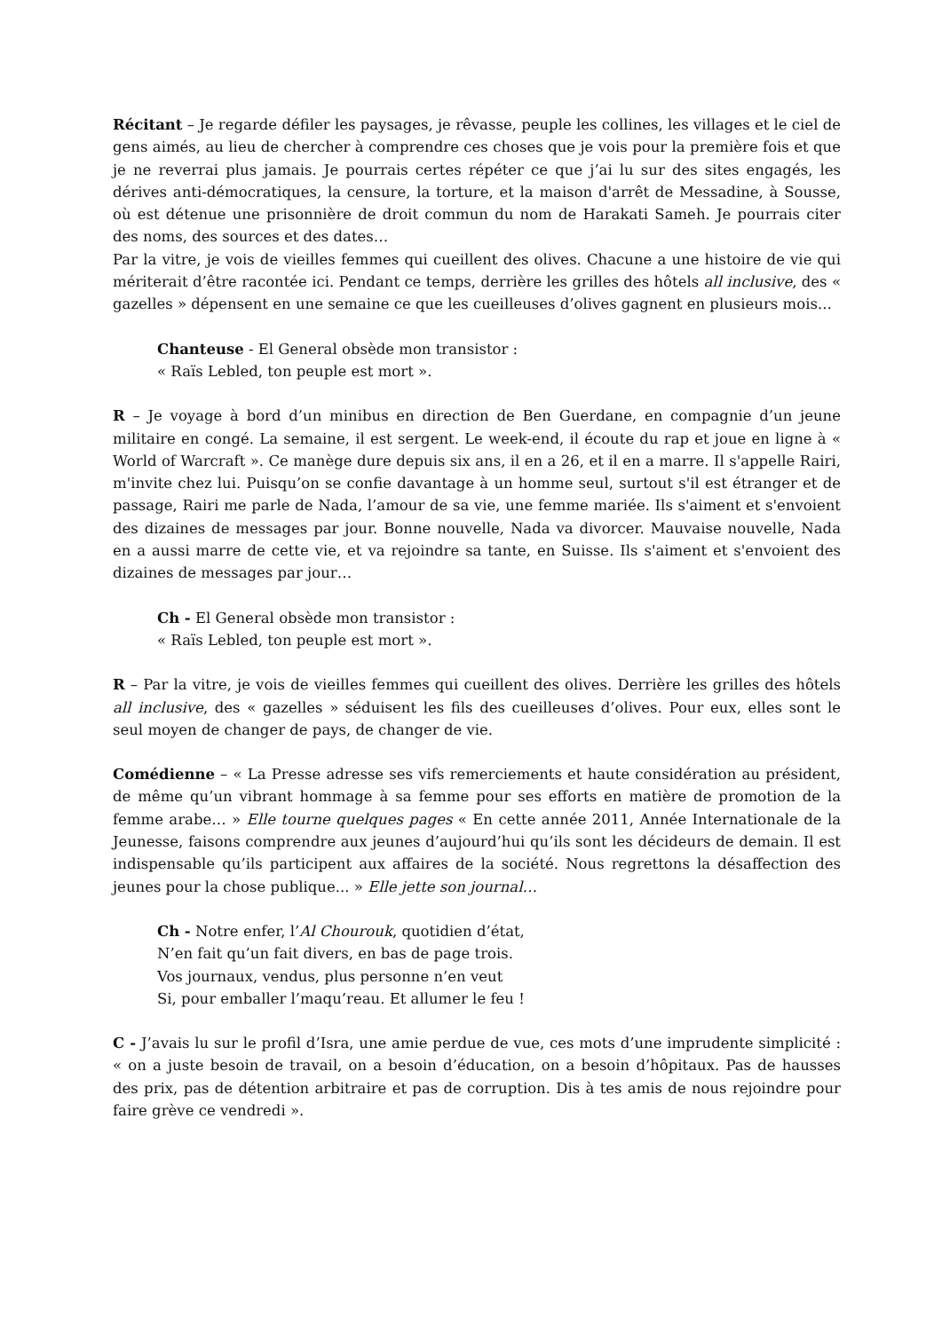Récitant – Je regarde défiler les paysages, je rêvasse, peuple les collines, les villages et le ciel de gens aimés, au lieu de chercher à comprendre ces choses que je vois pour la première fois et que je ne reverrai plus jamais. Je pourrais certes répéter ce que j’ai lu sur des sites engagés, les dérives anti-démocratiques, la censure, la torture, et la maison d'arrêt de Messadine, à Sousse, où est détenue une prisonnière de droit commun du nom de Harakati Sameh. Je pourrais citer des noms, des sources et des dates…
Par la vitre, je vois de vieilles femmes qui cueillent des olives. Chacune a une histoire de vie qui mériterait d’être racontée ici. Pendant ce temps, derrière les grilles des hôtels all inclusive, des « gazelles » dépensent en une semaine ce que les cueilleuses d’olives gagnent en plusieurs mois...
Chanteuse - El General obsède mon transistor :
« Raïs Lebled, ton peuple est mort ».
R – Je voyage à bord d’un minibus en direction de Ben Guerdane, en compagnie d’un jeune militaire en congé. La semaine, il est sergent. Le week-end, il écoute du rap et joue en ligne à « World of Warcraft ». Ce manège dure depuis six ans, il en a 26, et il en a marre. Il s'appelle Rairi, m'invite chez lui. Puisqu’on se confie davantage à un homme seul, surtout s'il est étranger et de passage, Rairi me parle de Nada, l’amour de sa vie, une femme mariée. Ils s'aiment et s'envoient des dizaines de messages par jour. Bonne nouvelle, Nada va divorcer. Mauvaise nouvelle, Nada en a aussi marre de cette vie, et va rejoindre sa tante, en Suisse. Ils s'aiment et s'envoient des dizaines de messages par jour…
Ch - El General obsède mon transistor :
« Raïs Lebled, ton peuple est mort ».
R – Par la vitre, je vois de vieilles femmes qui cueillent des olives. Derrière les grilles des hôtels all inclusive, des « gazelles » séduisent les fils des cueilleuses d’olives. Pour eux, elles sont le seul moyen de changer de pays, de changer de vie.
Comédienne – « La Presse adresse ses vifs remerciements et haute considération au président, de même qu’un vibrant hommage à sa femme pour ses efforts en matière de promotion de la femme arabe… » Elle tourne quelques pages « En cette année 2011, Année Internationale de la Jeunesse, faisons comprendre aux jeunes d’aujourd’hui qu’ils sont les décideurs de demain. Il est indispensable qu’ils participent aux affaires de la société. Nous regrettons la désaffection des jeunes pour la chose publique... » Elle jette son journal…
Ch - Notre enfer, l’Al Chourouk, quotidien d’état,
N’en fait qu’un fait divers, en bas de page trois.
Vos journaux, vendus, plus personne n’en veut
Si, pour emballer l’maqu’reau. Et allumer le feu !
C - J’avais lu sur le profil d’Isra, une amie perdue de vue, ces mots d’une imprudente simplicité : « on a juste besoin de travail, on a besoin d’éducation, on a besoin d’hôpitaux. Pas de hausses des prix, pas de détention arbitraire et pas de corruption. Dis à tes amis de nous rejoindre pour faire grève ce vendredi ».